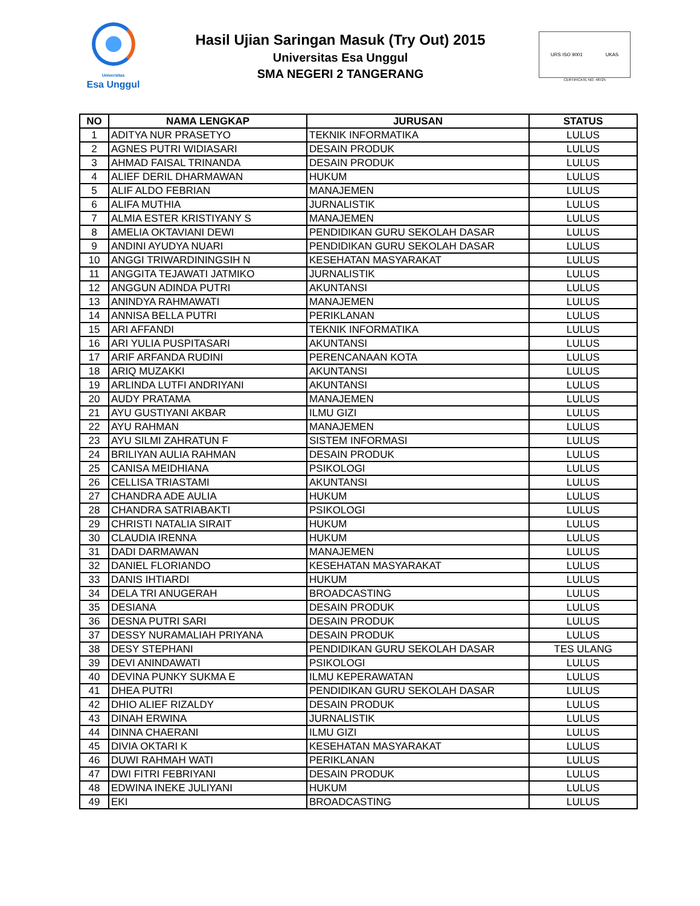Universitas
Esa Unggul
Hasil Ujian Saringan Masuk (Try Out) 2015
Universitas Esa Unggul
SMA NEGERI 2 TANGERANG
URS ISO 9001 UKAS
CERTIFICATE NO. 48725
| NO | NAMA LENGKAP | JURUSAN | STATUS |
| --- | --- | --- | --- |
| 1 | ADITYA NUR PRASETYO | TEKNIK INFORMATIKA | LULUS |
| 2 | AGNES PUTRI WIDIASARI | DESAIN PRODUK | LULUS |
| 3 | AHMAD FAISAL TRINANDA | DESAIN PRODUK | LULUS |
| 4 | ALIEF DERIL DHARMAWAN | HUKUM | LULUS |
| 5 | ALIF ALDO FEBRIAN | MANAJEMEN | LULUS |
| 6 | ALIFA MUTHIA | JURNALISTIK | LULUS |
| 7 | ALMIA ESTER KRISTIYANY S | MANAJEMEN | LULUS |
| 8 | AMELIA OKTAVIANI DEWI | PENDIDIKAN GURU SEKOLAH DASAR | LULUS |
| 9 | ANDINI AYUDYA NUARI | PENDIDIKAN GURU SEKOLAH DASAR | LULUS |
| 10 | ANGGI TRIWARDININGSIH N | KESEHATAN MASYARAKAT | LULUS |
| 11 | ANGGITA TEJAWATI JATMIKO | JURNALISTIK | LULUS |
| 12 | ANGGUN ADINDA PUTRI | AKUNTANSI | LULUS |
| 13 | ANINDYA RAHMAWATI | MANAJEMEN | LULUS |
| 14 | ANNISA BELLA PUTRI | PERIKLANAN | LULUS |
| 15 | ARI AFFANDI | TEKNIK INFORMATIKA | LULUS |
| 16 | ARI YULIA PUSPITASARI | AKUNTANSI | LULUS |
| 17 | ARIF ARFANDA RUDINI | PERENCANAAN KOTA | LULUS |
| 18 | ARIQ MUZAKKI | AKUNTANSI | LULUS |
| 19 | ARLINDA LUTFI ANDRIYANI | AKUNTANSI | LULUS |
| 20 | AUDY PRATAMA | MANAJEMEN | LULUS |
| 21 | AYU GUSTIYANI AKBAR | ILMU GIZI | LULUS |
| 22 | AYU RAHMAN | MANAJEMEN | LULUS |
| 23 | AYU SILMI ZAHRATUN F | SISTEM INFORMASI | LULUS |
| 24 | BRILIYAN AULIA RAHMAN | DESAIN PRODUK | LULUS |
| 25 | CANISA MEIDHIANA | PSIKOLOGI | LULUS |
| 26 | CELLISA TRIASTAMI | AKUNTANSI | LULUS |
| 27 | CHANDRA ADE AULIA | HUKUM | LULUS |
| 28 | CHANDRA SATRIABAKTI | PSIKOLOGI | LULUS |
| 29 | CHRISTI NATALIA SIRAIT | HUKUM | LULUS |
| 30 | CLAUDIA IRENNA | HUKUM | LULUS |
| 31 | DADI DARMAWAN | MANAJEMEN | LULUS |
| 32 | DANIEL FLORIANDO | KESEHATAN MASYARAKAT | LULUS |
| 33 | DANIS IHTIARDI | HUKUM | LULUS |
| 34 | DELA TRI ANUGERAH | BROADCASTING | LULUS |
| 35 | DESIANA | DESAIN PRODUK | LULUS |
| 36 | DESNA PUTRI SARI | DESAIN PRODUK | LULUS |
| 37 | DESSY NURAMALIAH PRIYANA | DESAIN PRODUK | LULUS |
| 38 | DESY STEPHANI | PENDIDIKAN GURU SEKOLAH DASAR | TES ULANG |
| 39 | DEVI ANINDAWATI | PSIKOLOGI | LULUS |
| 40 | DEVINA PUNKY SUKMA E | ILMU KEPERAWATAN | LULUS |
| 41 | DHEA PUTRI | PENDIDIKAN GURU SEKOLAH DASAR | LULUS |
| 42 | DHIO ALIEF RIZALDY | DESAIN PRODUK | LULUS |
| 43 | DINAH ERWINA | JURNALISTIK | LULUS |
| 44 | DINNA CHAERANI | ILMU GIZI | LULUS |
| 45 | DIVIA OKTARI K | KESEHATAN MASYARAKAT | LULUS |
| 46 | DUWI RAHMAH WATI | PERIKLANAN | LULUS |
| 47 | DWI FITRI FEBRIYANI | DESAIN PRODUK | LULUS |
| 48 | EDWINA INEKE JULIYANI | HUKUM | LULUS |
| 49 | EKI | BROADCASTING | LULUS |